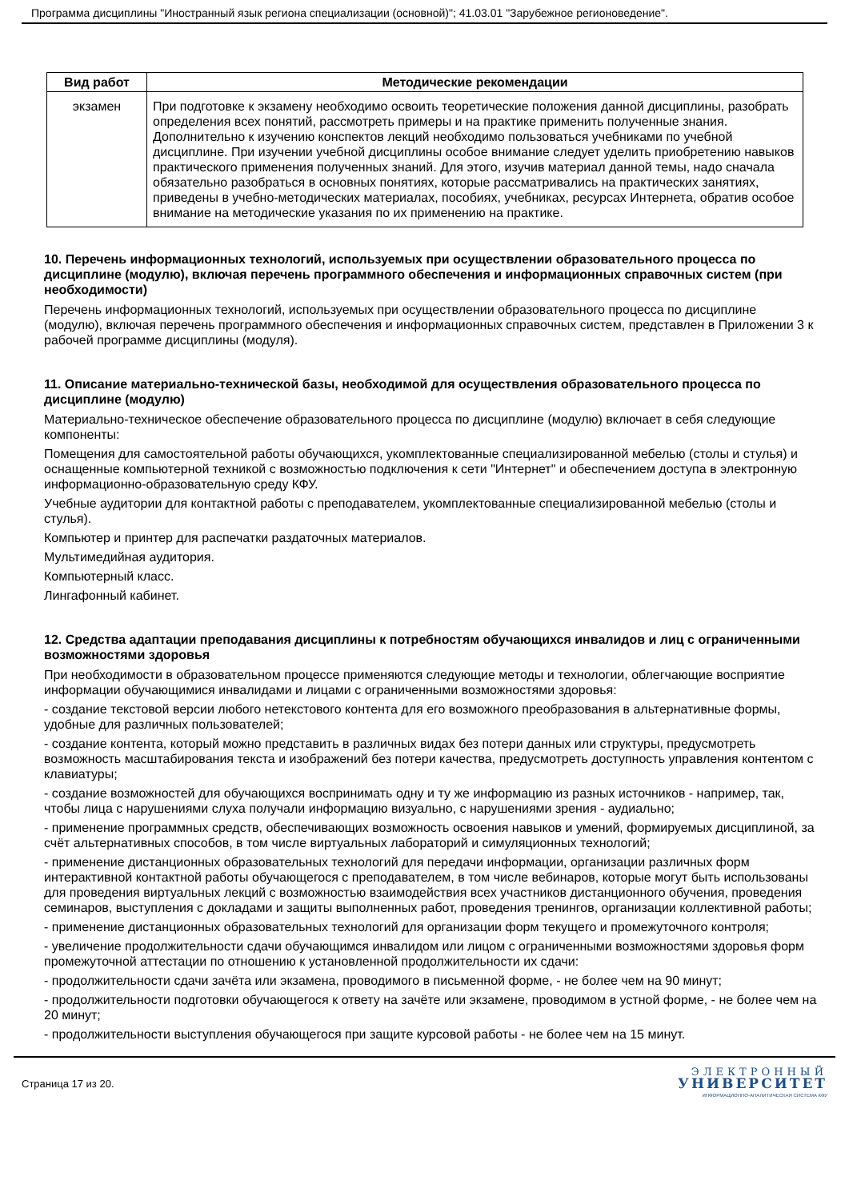Программа дисциплины "Иностранный язык региона специализации (основной)"; 41.03.01 "Зарубежное регионоведение".
| Вид работ | Методические рекомендации |
| --- | --- |
| экзамен | При подготовке к экзамену необходимо освоить теоретические положения данной дисциплины, разобрать определения всех понятий, рассмотреть примеры и на практике применить полученные знания. Дополнительно к изучению конспектов лекций необходимо пользоваться учебниками по учебной дисциплине. При изучении учебной дисциплины особое внимание следует уделить приобретению навыков практического применения полученных знаний. Для этого, изучив материал данной темы, надо сначала обязательно разобраться в основных понятиях, которые рассматривались на практических занятиях, приведены в учебно-методических материалах, пособиях, учебниках, ресурсах Интернета, обратив особое внимание на методические указания по их применению на практике. |
10. Перечень информационных технологий, используемых при осуществлении образовательного процесса по дисциплине (модулю), включая перечень программного обеспечения и информационных справочных систем (при необходимости)
Перечень информационных технологий, используемых при осуществлении образовательного процесса по дисциплине (модулю), включая перечень программного обеспечения и информационных справочных систем, представлен в Приложении 3 к рабочей программе дисциплины (модуля).
11. Описание материально-технической базы, необходимой для осуществления образовательного процесса по дисциплине (модулю)
Материально-техническое обеспечение образовательного процесса по дисциплине (модулю) включает в себя следующие компоненты:
Помещения для самостоятельной работы обучающихся, укомплектованные специализированной мебелью (столы и стулья) и оснащенные компьютерной техникой с возможностью подключения к сети "Интернет" и обеспечением доступа в электронную информационно-образовательную среду КФУ.
Учебные аудитории для контактной работы с преподавателем, укомплектованные специализированной мебелью (столы и стулья).
Компьютер и принтер для распечатки раздаточных материалов.
Мультимедийная аудитория.
Компьютерный класс.
Лингафонный кабинет.
12. Средства адаптации преподавания дисциплины к потребностям обучающихся инвалидов и лиц с ограниченными возможностями здоровья
При необходимости в образовательном процессе применяются следующие методы и технологии, облегчающие восприятие информации обучающимися инвалидами и лицами с ограниченными возможностями здоровья:
- создание текстовой версии любого нетекстового контента для его возможного преобразования в альтернативные формы, удобные для различных пользователей;
- создание контента, который можно представить в различных видах без потери данных или структуры, предусмотреть возможность масштабирования текста и изображений без потери качества, предусмотреть доступность управления контентом с клавиатуры;
- создание возможностей для обучающихся воспринимать одну и ту же информацию из разных источников - например, так, чтобы лица с нарушениями слуха получали информацию визуально, с нарушениями зрения - аудиально;
- применение программных средств, обеспечивающих возможность освоения навыков и умений, формируемых дисциплиной, за счёт альтернативных способов, в том числе виртуальных лабораторий и симуляционных технологий;
- применение дистанционных образовательных технологий для передачи информации, организации различных форм интерактивной контактной работы обучающегося с преподавателем, в том числе вебинаров, которые могут быть использованы для проведения виртуальных лекций с возможностью взаимодействия всех участников дистанционного обучения, проведения семинаров, выступления с докладами и защиты выполненных работ, проведения тренингов, организации коллективной работы;
- применение дистанционных образовательных технологий для организации форм текущего и промежуточного контроля;
- увеличение продолжительности сдачи обучающимся инвалидом или лицом с ограниченными возможностями здоровья форм промежуточной аттестации по отношению к установленной продолжительности их сдачи:
- продолжительности сдачи зачёта или экзамена, проводимого в письменной форме, - не более чем на 90 минут;
- продолжительности подготовки обучающегося к ответу на зачёте или экзамене, проводимом в устной форме, - не более чем на 20 минут;
- продолжительности выступления обучающегося при защите курсовой работы - не более чем на 15 минут.
Страница 17 из 20.
ЭЛЕКТРОННЫЙ
УНИВЕРСИТЕТ
ИНФОРМАЦИОННО-АНАЛИТИЧЕСКАЯ СИСТЕМА КФУ